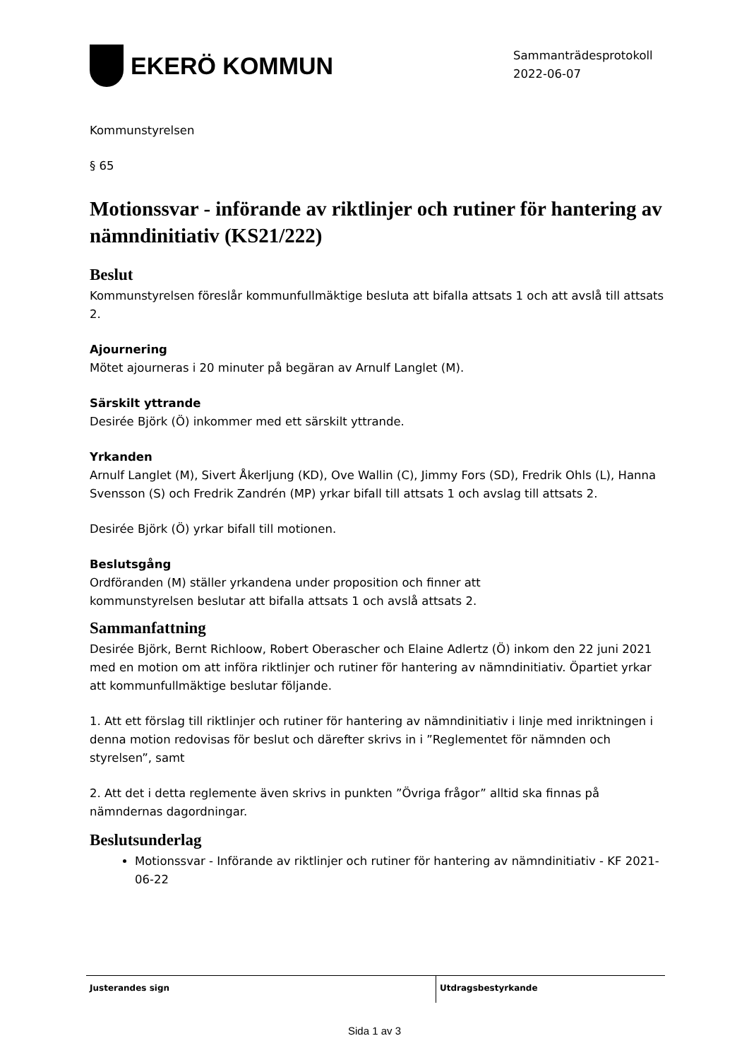EKERÖ KOMMUN
Sammanträdesprotokoll
2022-06-07
Kommunstyrelsen
§ 65
Motionssvar - införande av riktlinjer och rutiner för hantering av nämndinitiativ (KS21/222)
Beslut
Kommunstyrelsen föreslår kommunfullmäktige besluta att bifalla attsats 1 och att avslå till attsats 2.
Ajournering
Mötet ajourneras i 20 minuter på begäran av Arnulf Langlet (M).
Särskilt yttrande
Desirée Björk (Ö) inkommer med ett särskilt yttrande.
Yrkanden
Arnulf Langlet (M), Sivert Åkerljung (KD), Ove Wallin (C), Jimmy Fors (SD), Fredrik Ohls (L), Hanna Svensson (S) och Fredrik Zandrén (MP) yrkar bifall till attsats 1 och avslag till attsats 2.
Desirée Björk (Ö) yrkar bifall till motionen.
Beslutsgång
Ordföranden (M) ställer yrkandena under proposition och finner att
kommunstyrelsen beslutar att bifalla attsats 1 och avslå attsats 2.
Sammanfattning
Desirée Björk, Bernt Richloow, Robert Oberascher och Elaine Adlertz (Ö) inkom den 22 juni 2021 med en motion om att införa riktlinjer och rutiner för hantering av nämndinitiativ. Öpartiet yrkar att kommunfullmäktige beslutar följande.
1. Att ett förslag till riktlinjer och rutiner för hantering av nämndinitiativ i linje med inriktningen i denna motion redovisas för beslut och därefter skrivs in i ”Reglementet för nämnden och styrelsen”, samt
2. Att det i detta reglemente även skrivs in punkten ”Övriga frågor” alltid ska finnas på nämndernas dagordningar.
Beslutsunderlag
Motionssvar - Införande av riktlinjer och rutiner för hantering av nämndinitiativ - KF 2021-06-22
Justerandes sign Utdragsbestyrkande
Sida 1 av 3